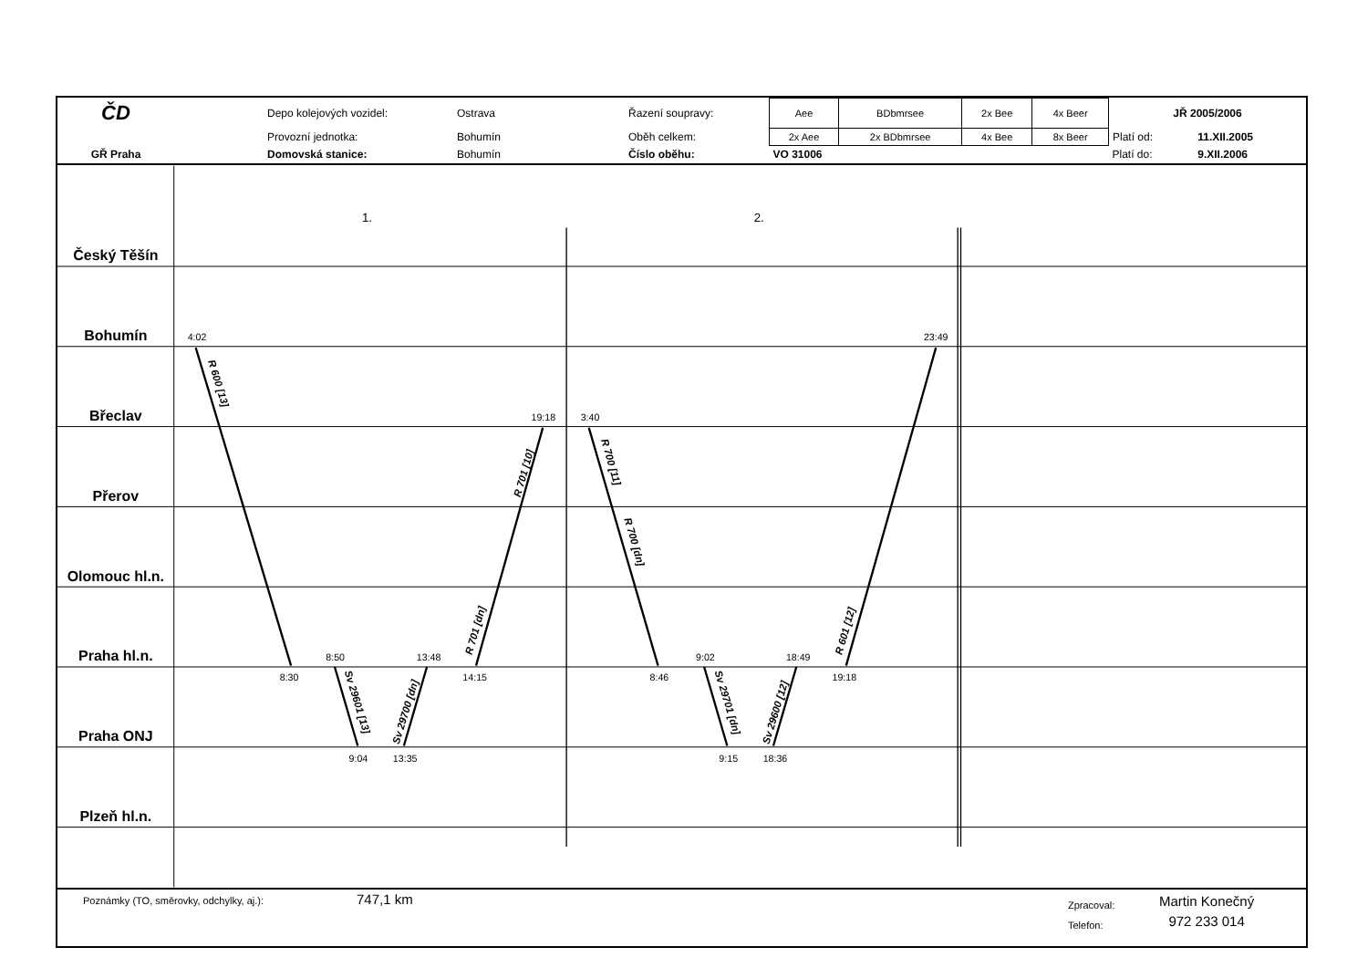| ČD | | Depo kolejových vozidel: | Ostrava | Řazení soupravy: | Aee | BDbmrsee | 2x Bee | 4x Beer | JŘ 2005/2006 | |
| | | Provozní jednotka: | Bohumín | Oběh celkem: | 2x Aee | 2x BDbmrsee | 4x Bee | 8x Beer | Platí od: | 11.XII.2005 |
| GŘ Praha | | Domovská stanice: | Bohumín | Číslo oběhu: | VO 31006 | | | | Platí do: | 9.XII.2006 |
Český Těšín
Bohumín
Břeclav
Přerov
Olomouc hl.n.
Praha hl.n.
Praha ONJ
Plzeň hl.n.
1.
2.
4:02
23:49
19:18
3:40
8:50
13:48
9:02
18:49
8:30
14:15
8:46
19:18
9:04
13:35
9:15
18:36
R 600 [13]
R 701 [10]
R 701 [dn]
R 700 [11]
R 700 [dn]
R 601 [12]
Sv 29601 [13]
Sv 29700 [dn]
Sv 29701 [dn]
Sv 29600 [12]
Poznámky (TO, směrovky, odchylky, aj.):
747,1 km
Zpracoval:
Telefon:
Martin Konečný
972 233 014